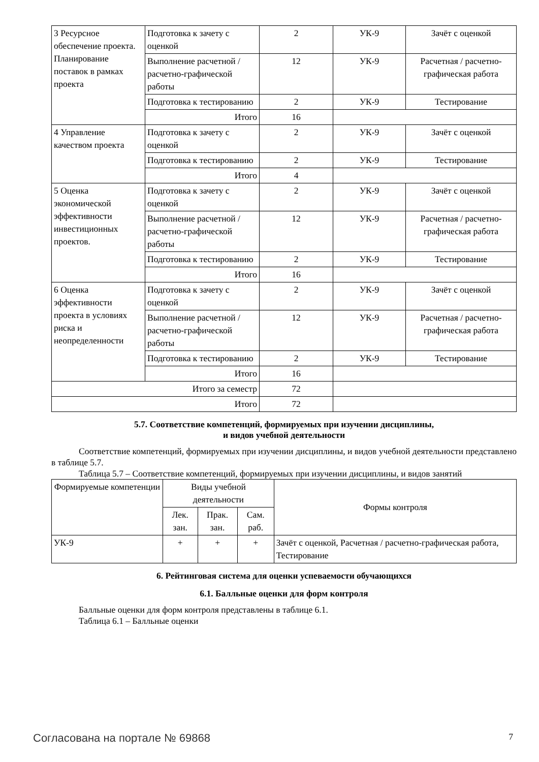| 3 Ресурсное обеспечение проекта. Планирование поставок в рамках проекта | Подготовка к зачету с оценкой | 2 | УК-9 | Зачёт с оценкой |
| | Выполнение расчетной / расчетно-графической работы | 12 | УК-9 | Расчетная / расчетно-графическая работа |
| | Подготовка к тестированию | 2 | УК-9 | Тестирование |
| | Итого | 16 | | |
| 4 Управление качеством проекта | Подготовка к зачету с оценкой | 2 | УК-9 | Зачёт с оценкой |
| | Подготовка к тестированию | 2 | УК-9 | Тестирование |
| | Итого | 4 | | |
| 5 Оценка экономической эффективности инвестиционных проектов. | Подготовка к зачету с оценкой | 2 | УК-9 | Зачёт с оценкой |
| | Выполнение расчетной / расчетно-графической работы | 12 | УК-9 | Расчетная / расчетно-графическая работа |
| | Подготовка к тестированию | 2 | УК-9 | Тестирование |
| | Итого | 16 | | |
| 6 Оценка эффективности проекта в условиях риска и неопределенности | Подготовка к зачету с оценкой | 2 | УК-9 | Зачёт с оценкой |
| | Выполнение расчетной / расчетно-графической работы | 12 | УК-9 | Расчетная / расчетно-графическая работа |
| | Подготовка к тестированию | 2 | УК-9 | Тестирование |
| | Итого | 16 | | |
| Итого за семестр | | 72 | | |
| Итого | | 72 | | |
5.7. Соответствие компетенций, формируемых при изучении дисциплины,
и видов учебной деятельности
Соответствие компетенций, формируемых при изучении дисциплины, и видов учебной деятельности представлено в таблице 5.7.
Таблица 5.7 – Соответствие компетенций, формируемых при изучении дисциплины, и видов занятий
| Формируемые компетенции | Виды учебной деятельности | | | Формы контроля |
| --- | --- | --- | --- | --- |
| | Лек. зан. | Прак. зан. | Сам. раб. | |
| УК-9 | + | + | + | Зачёт с оценкой, Расчетная / расчетно-графическая работа, Тестирование |
6. Рейтинговая система для оценки успеваемости обучающихся
6.1. Балльные оценки для форм контроля
Балльные оценки для форм контроля представлены в таблице 6.1.
Таблица 6.1 – Балльные оценки
Согласована на портале № 69868 7